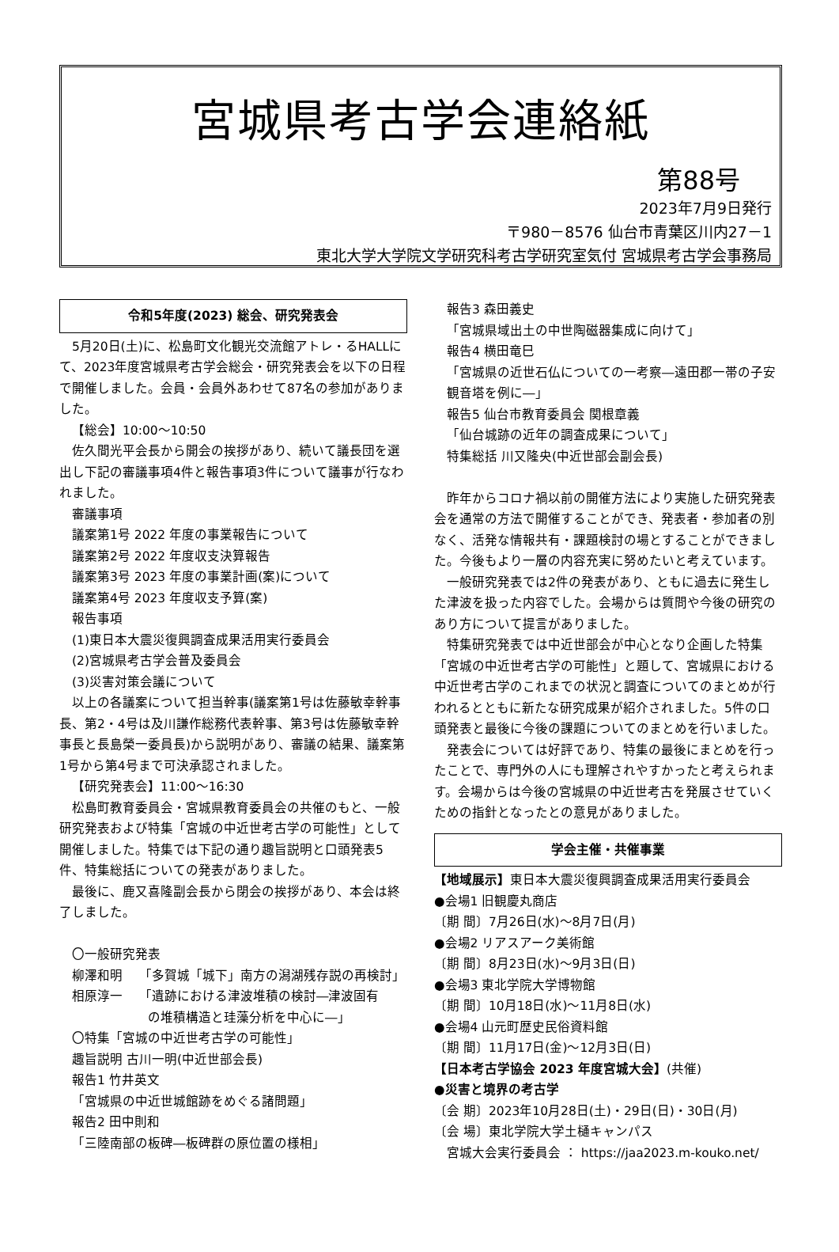宮城県考古学会連絡紙
第88号
2023年7月9日発行
〒980－8576 仙台市青葉区川内27－1
東北大学大学院文学研究科考古学研究室気付 宮城県考古学会事務局
令和5年度(2023) 総会、研究発表会
　5月20日(土)に、松島町文化観光交流館アトレ・るHALLにて、2023年度宮城県考古学会総会・研究発表会を以下の日程で開催しました。会員・会員外あわせて87名の参加がありました。
【総会】10:00～10:50
　佐久間光平会長から開会の挨拶があり、続いて議長団を選出し下記の審議事項4件と報告事項3件について議事が行なわれました。
審議事項
議案第1号 2022 年度の事業報告について
議案第2号 2022 年度収支決算報告
議案第3号 2023 年度の事業計画(案)について
議案第4号 2023 年度収支予算(案)
報告事項
(1)東日本大震災復興調査成果活用実行委員会
(2)宮城県考古学会普及委員会
(3)災害対策会議について
　以上の各議案について担当幹事(議案第1号は佐藤敏幸幹事長、第2・4号は及川謙作総務代表幹事、第3号は佐藤敏幸幹事長と長島榮一委員長)から説明があり、審議の結果、議案第1号から第4号まで可決承認されました。
【研究発表会】11:00～16:30
　松島町教育委員会・宮城県教育委員会の共催のもと、一般研究発表および特集「宮城の中近世考古学の可能性」として開催しました。特集では下記の通り趣旨説明と口頭発表5件、特集総括についての発表がありました。
　最後に、鹿又喜隆副会長から閉会の挨拶があり、本会は終了しました。
〇一般研究発表
柳澤和明　 「多賀城「城下」南方の潟湖残存説の再検討」
相原淳一　 「遺跡における津波堆積の検討―津波固有
の堆積構造と珪藻分析を中心に―」
〇特集「宮城の中近世考古学の可能性」
趣旨説明 古川一明(中近世部会長)
報告1 竹井英文
「宮城県の中近世城館跡をめぐる諸問題」
報告2 田中則和
「三陸南部の板碑―板碑群の原位置の様相」
報告3 森田義史
「宮城県域出土の中世陶磁器集成に向けて」
報告4 横田竜巳
「宮城県の近世石仏についての一考察―遠田郡一帯の子安観音塔を例に―」
報告5 仙台市教育委員会 関根章義
「仙台城跡の近年の調査成果について」
特集総括 川又隆央(中近世部会副会長)
　昨年からコロナ禍以前の開催方法により実施した研究発表会を通常の方法で開催することができ、発表者・参加者の別なく、活発な情報共有・課題検討の場とすることができました。今後もより一層の内容充実に努めたいと考えています。
　一般研究発表では2件の発表があり、ともに過去に発生した津波を扱った内容でした。会場からは質問や今後の研究のあり方について提言がありました。
　特集研究発表では中近世部会が中心となり企画した特集「宮城の中近世考古学の可能性」と題して、宮城県における中近世考古学のこれまでの状況と調査についてのまとめが行われるとともに新たな研究成果が紹介されました。5件の口頭発表と最後に今後の課題についてのまとめを行いました。
　発表会については好評であり、特集の最後にまとめを行ったことで、専門外の人にも理解されやすかったと考えられます。会場からは今後の宮城県の中近世考古を発展させていくための指針となったとの意見がありました。
学会主催・共催事業
【地域展示】東日本大震災復興調査成果活用実行委員会
●会場1 旧観慶丸商店
〔期 間〕7月26日(水)～8月7日(月)
●会場2 リアスアーク美術館
〔期 間〕8月23日(水)～9月3日(日)
●会場3 東北学院大学博物館
〔期 間〕10月18日(水)～11月8日(水)
●会場4 山元町歴史民俗資料館
〔期 間〕11月17日(金)～12月3日(日)
【日本考古学協会 2023 年度宮城大会】(共催)
●災害と境界の考古学
〔会 期〕2023年10月28日(土)・29日(日)・30日(月)
〔会 場〕東北学院大学土樋キャンパス
宮城大会実行委員会 ： https://jaa2023.m-kouko.net/